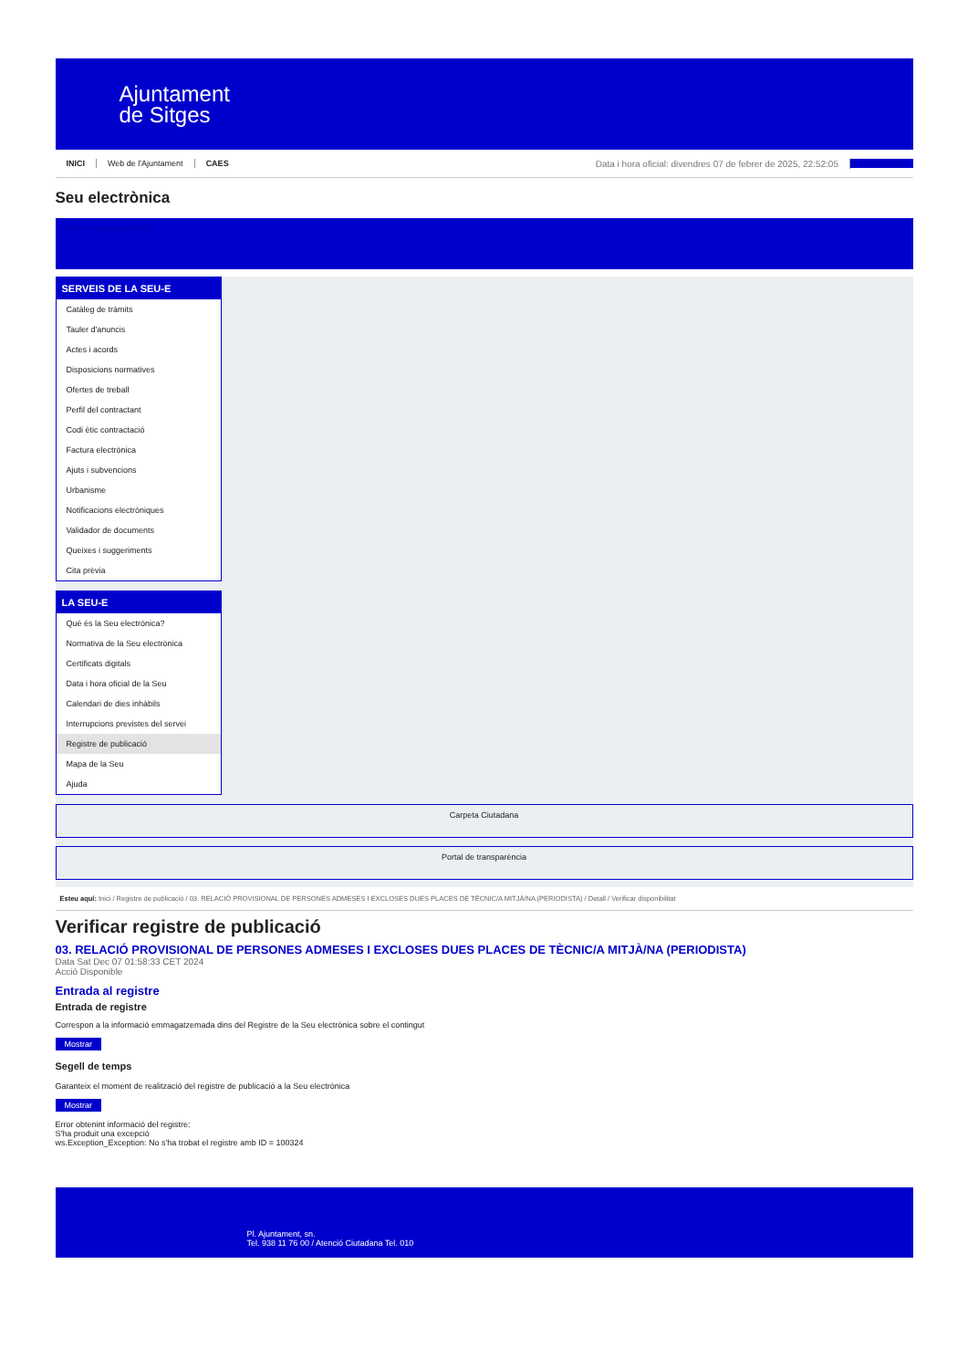Ajuntament
de Sitges
INICI Web de l'Ajuntament CAES Data i hora oficial: divendres 07 de febrer de 2025, 22:52:05 Sincronitza
Seu electrònica
Obtenir còpia autèntica
SERVEIS DE LA SEU-E
Catàleg de tràmits
Tauler d'anuncis
Actes i acords
Disposicions normatives
Ofertes de treball
Perfil del contractant
Codi ètic contractació
Factura electrònica
Ajuts i subvencions
Urbanisme
Notificacions electròniques
Validador de documents
Queixes i suggeriments
Cita prèvia
LA SEU-E
Què és la Seu electrònica?
Normativa de la Seu electrònica
Certificats digitals
Data i hora oficial de la Seu
Calendari de dies inhàbils
Interrupcions previstes del servei
Registre de publicació
Mapa de la Seu
Ajuda
Carpeta Ciutadana
Portal de transparència
Esteu aquí: Inici / Registre de publicació / 03. RELACIÓ PROVISIONAL DE PERSONES ADMESES I EXCLOSES DUES PLACES DE TÈCNIC/A MITJÀ/NA (PERIODISTA) / Detall / Verificar disponibilitat
Verificar registre de publicació
03. RELACIÓ PROVISIONAL DE PERSONES ADMESES I EXCLOSES DUES PLACES DE TÈCNIC/A MITJÀ/NA (PERIODISTA)
Data Sat Dec 07 01:58:33 CET 2024
Acció Disponible
Entrada al registre
Entrada de registre
Correspon a la informació emmagatzemada dins del Registre de la Seu electrònica sobre el contingut
Mostrar
Segell de temps
Garanteix el moment de realització del registre de publicació a la Seu electrònica
Mostrar
Error obtenint informació del registre:
S'ha produit una excepció
ws.Exception_Exception: No s'ha trobat el registre amb ID = 100324
Pl. Ajuntament, sn.
Tel. 938 11 76 00 / Atenció Ciutadana Tel. 010